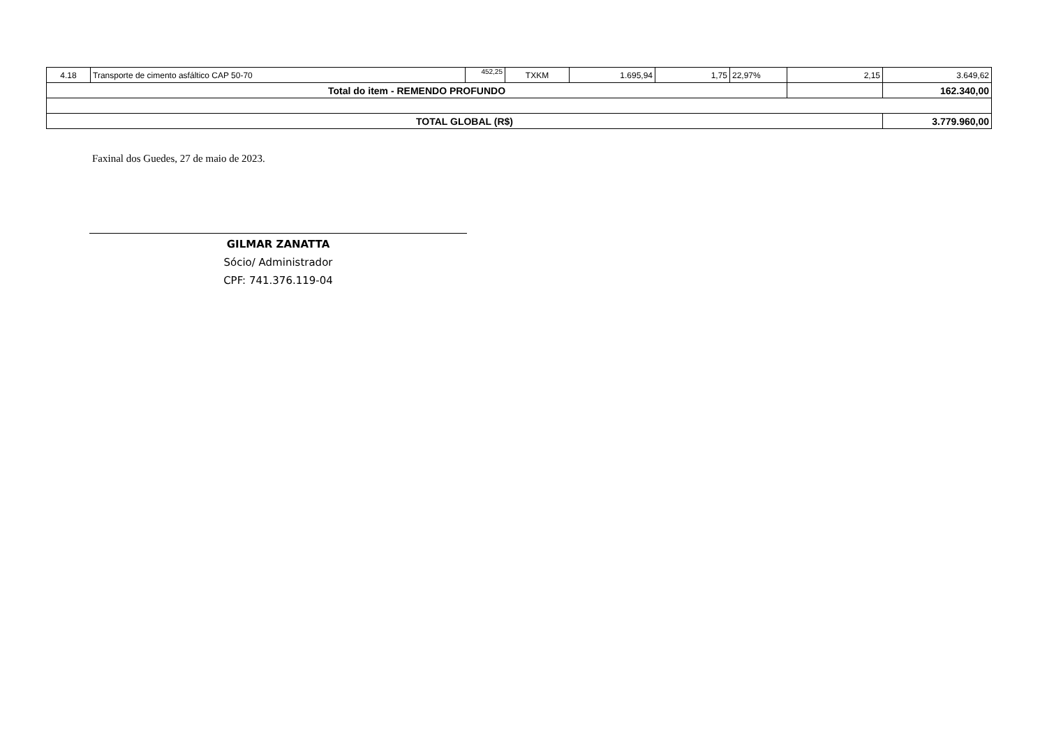| 4.18 | Transporte de cimento asfáltico CAP 50-70 | 452,25 | TXKM | 1.695,94 | 1,75 | 22,97% | 2,15 | 3.649,62 |
| Total do item - REMENDO PROFUNDO | | | | | | | | 162.340,00 |
| TOTAL GLOBAL (R$) | | | | | | | | 3.779.960,00 |
Faxinal dos Guedes, 27 de maio de 2023.
GILMAR ZANATTA
Sócio/ Administrador
CPF: 741.376.119-04